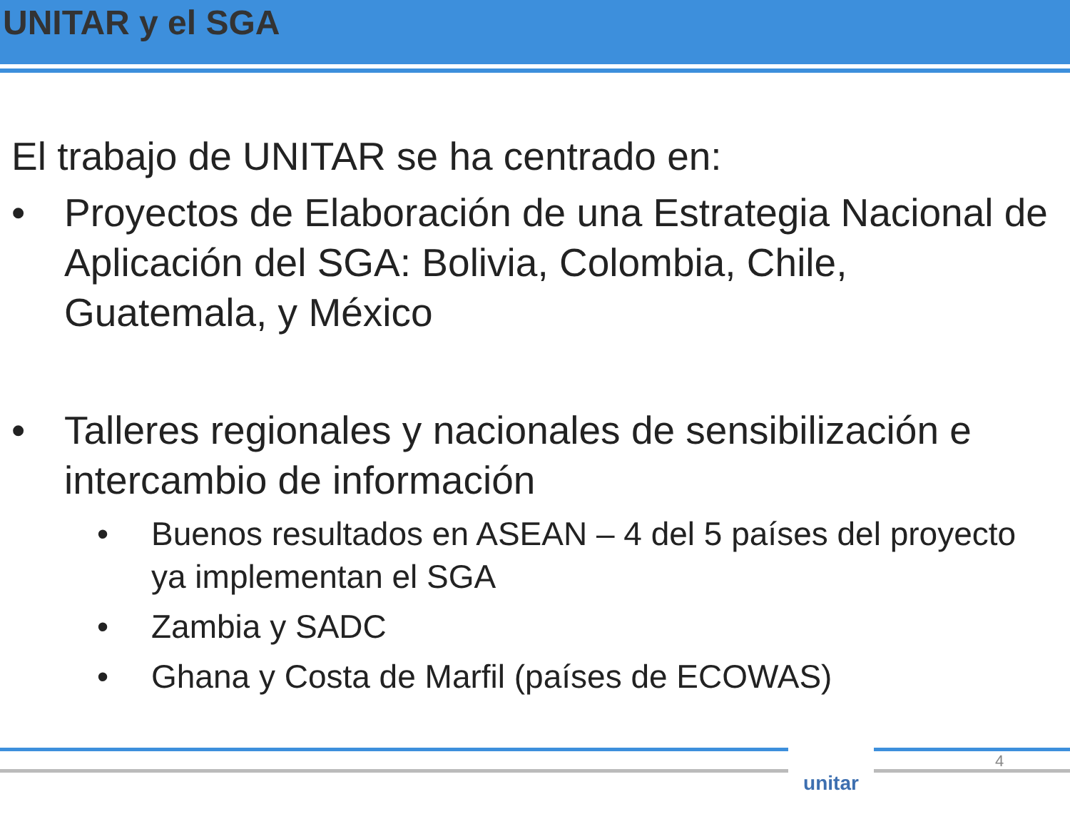UNITAR y el SGA
El trabajo de UNITAR se ha centrado en:
• Proyectos de Elaboración de una Estrategia Nacional de Aplicación del SGA: Bolivia, Colombia, Chile, Guatemala, y México
• Talleres regionales y nacionales de sensibilización e intercambio de información
• Buenos resultados en ASEAN – 4 del 5 países del proyecto ya implementan el SGA
• Zambia y SADC
• Ghana y Costa de Marfil (países de ECOWAS)
unitar 4